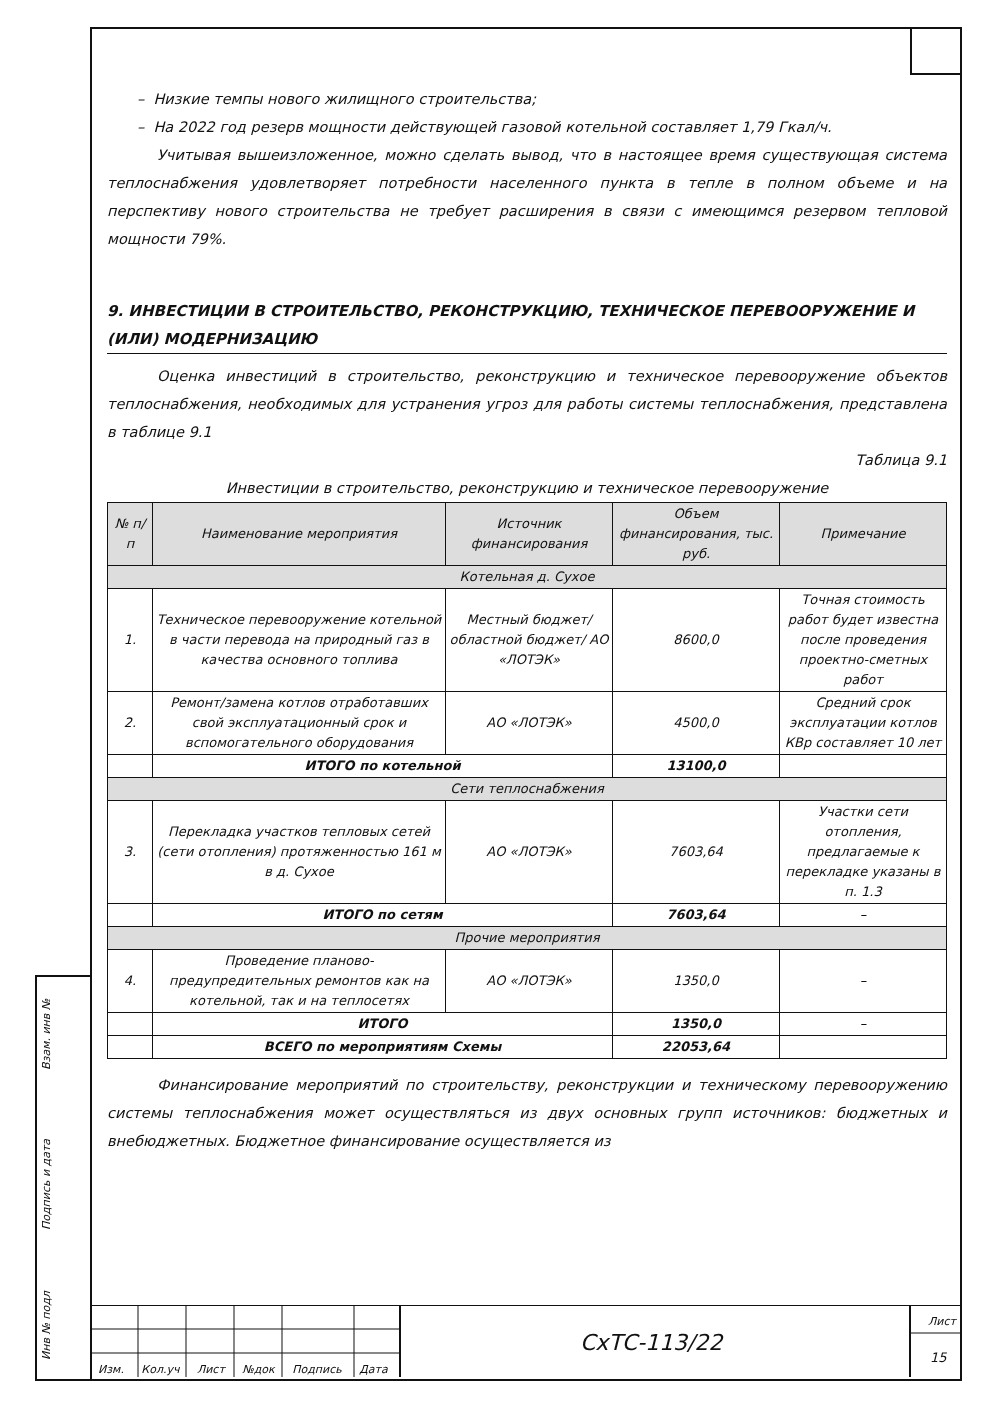Взам. инв №
Подпись и дата
Инв № подл
– Низкие темпы нового жилищного строительства;
– На 2022 год резерв мощности действующей газовой котельной составляет 1,79 Гкал/ч.
Учитывая вышеизложенное, можно сделать вывод, что в настоящее время существующая система теплоснабжения удовлетворяет потребности населенного пункта в тепле в полном объеме и на перспективу нового строительства не требует расширения в связи с имеющимся резервом тепловой мощности 79%.
9. ИНВЕСТИЦИИ В СТРОИТЕЛЬСТВО, РЕКОНСТРУКЦИЮ, ТЕХНИЧЕСКОЕ ПЕРЕВООРУЖЕНИЕ И (ИЛИ) МОДЕРНИЗАЦИЮ
Оценка инвестиций в строительство, реконструкцию и техническое перевооружение объектов теплоснабжения, необходимых для устранения угроз для работы системы теплоснабжения, представлена в таблице 9.1
Таблица 9.1
Инвестиции в строительство, реконструкцию и техническое перевооружение
| № п/п | Наименование мероприятия | Источник финансирования | Объем финансирования, тыс. руб. | Примечание |
| --- | --- | --- | --- | --- |
| Котельная д. Сухое | | | | |
| 1. | Техническое перевооружение котельной в части перевода на природный газ в качества основного топлива | Местный бюджет/ областной бюджет/ АО «ЛОТЭК» | 8600,0 | Точная стоимость работ будет известна после проведения проектно-сметных работ |
| 2. | Ремонт/замена котлов отработавших свой эксплуатационный срок и вспомогательного оборудования | АО «ЛОТЭК» | 4500,0 | Средний срок эксплуатации котлов КВр составляет 10 лет |
| | ИТОГО по котельной | | 13100,0 | |
| Сети теплоснабжения | | | | |
| 3. | Перекладка участков тепловых сетей (сети отопления) протяженностью 161 м в д. Сухое | АО «ЛОТЭК» | 7603,64 | Участки сети отопления, предлагаемые к перекладке указаны в п. 1.3 |
| | ИТОГО по сетям | | 7603,64 | – |
| Прочие мероприятия | | | | |
| 4. | Проведение планово-предупредительных ремонтов как на котельной, так и на теплосетях | АО «ЛОТЭК» | 1350,0 | – |
| | ИТОГО | | 1350,0 | – |
| | ВСЕГО по мероприятиям Схемы | | 22053,64 | |
Финансирование мероприятий по строительству, реконструкции и техническому перевооружению системы теплоснабжения может осуществляться из двух основных групп источников: бюджетных и внебюджетных. Бюджетное финансирование осуществляется из
Изм. Кол.уч Лист №док Подпись Дата
СхТС-113/22
Лист
15